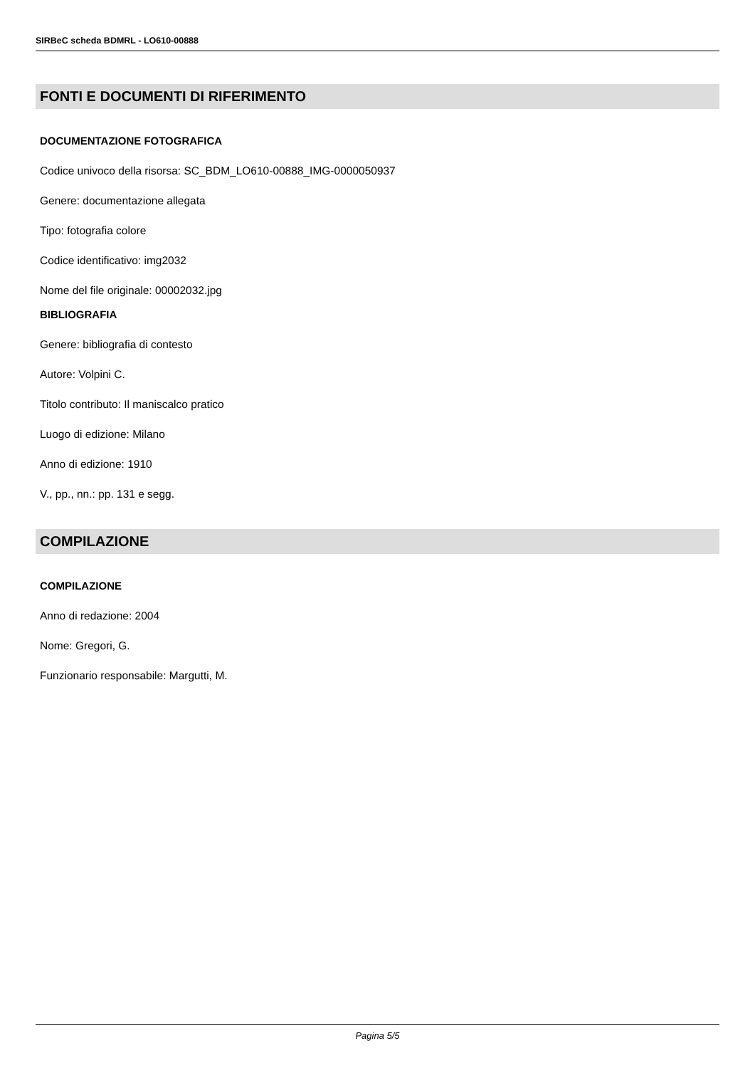SIRBeC scheda BDMRL - LO610-00888
FONTI E DOCUMENTI DI RIFERIMENTO
DOCUMENTAZIONE FOTOGRAFICA
Codice univoco della risorsa: SC_BDM_LO610-00888_IMG-0000050937
Genere: documentazione allegata
Tipo: fotografia colore
Codice identificativo: img2032
Nome del file originale: 00002032.jpg
BIBLIOGRAFIA
Genere: bibliografia di contesto
Autore: Volpini C.
Titolo contributo: Il maniscalco pratico
Luogo di edizione: Milano
Anno di edizione: 1910
V., pp., nn.: pp. 131 e segg.
COMPILAZIONE
COMPILAZIONE
Anno di redazione: 2004
Nome: Gregori, G.
Funzionario responsabile: Margutti, M.
Pagina 5/5